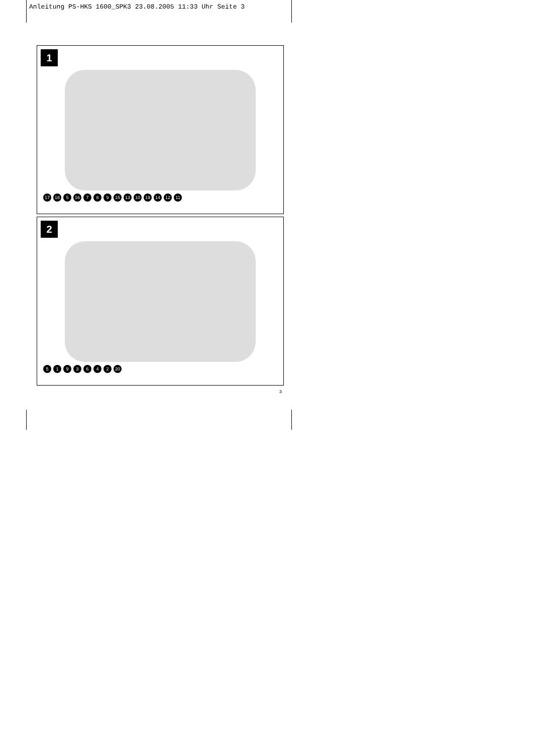Anleitung PS-HKS 1600_SPK3 23.08.2005 11:33 Uhr Seite 3
1
17 18 5 16 789 15 13 10 19 14 12 11
2
5193642 20
3